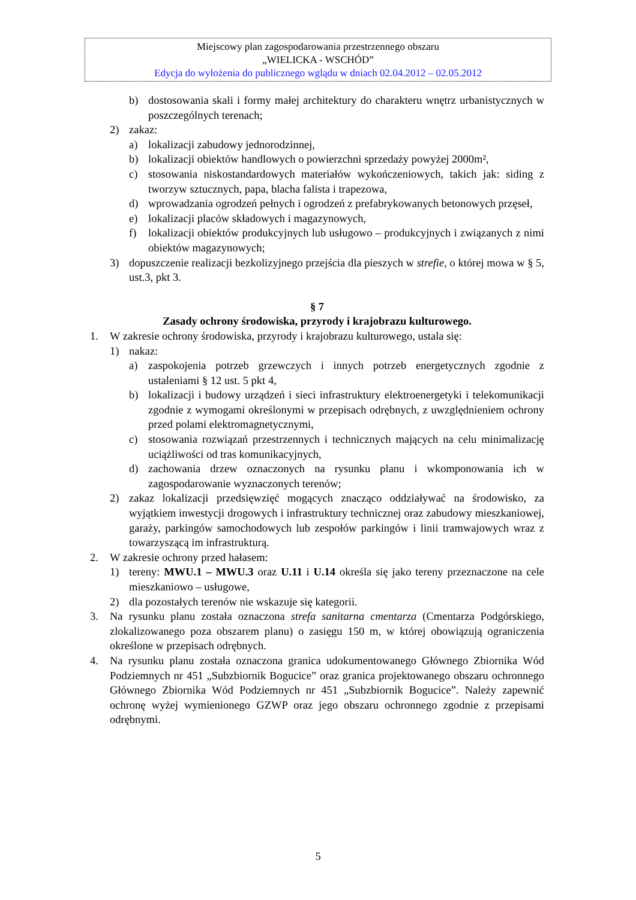Miejscowy plan zagospodarowania przestrzennego obszaru
„WIELICKA - WSCHÓD”
Edycja do wyłożenia do publicznego wglądu w dniach 02.04.2012 – 02.05.2012
b) dostosowania skali i formy małej architektury do charakteru wnętrz urbanistycznych w poszczególnych terenach;
2) zakaz:
a) lokalizacji zabudowy jednorodzinnej,
b) lokalizacji obiektów handlowych o powierzchni sprzedaży powyżej 2000m²,
c) stosowania niskostandardowych materiałów wykończeniowych, takich jak: siding z tworzyw sztucznych, papa, blacha falista i trapezowa,
d) wprowadzania ogrodzeń pełnych i ogrodzeń z prefabrykowanych betonowych przęseł,
e) lokalizacji placów składowych i magazynowych,
f) lokalizacji obiektów produkcyjnych lub usługowo – produkcyjnych i związanych z nimi obiektów magazynowych;
3) dopuszczenie realizacji bezkolizyjnego przejścia dla pieszych w strefie, o której mowa w § 5, ust.3, pkt 3.
§ 7
Zasady ochrony środowiska, przyrody i krajobrazu kulturowego.
1. W zakresie ochrony środowiska, przyrody i krajobrazu kulturowego, ustala się:
1) nakaz:
a) zaspokojenia potrzeb grzewczych i innych potrzeb energetycznych zgodnie z ustaleniami § 12 ust. 5 pkt 4,
b) lokalizacji i budowy urządzeń i sieci infrastruktury elektroenergetyki i telekomunikacji zgodnie z wymogami określonymi w przepisach odrębnych, z uwzględnieniem ochrony przed polami elektromagnetycznymi,
c) stosowania rozwiązań przestrzennych i technicznych mających na celu minimalizację uciążliwości od tras komunikacyjnych,
d) zachowania drzew oznaczonych na rysunku planu i wkomponowania ich w zagospodarowanie wyznaczonych terenów;
2) zakaz lokalizacji przedsięwzięć mogących znacząco oddziaływać na środowisko, za wyjątkiem inwestycji drogowych i infrastruktury technicznej oraz zabudowy mieszkaniowej, garaży, parkingów samochodowych lub zespołów parkingów i linii tramwajowych wraz z towarzyszącą im infrastrukturą.
2. W zakresie ochrony przed hałasem:
1) tereny: MWU.1 – MWU.3 oraz U.11 i U.14 określa się jako tereny przeznaczone na cele mieszkaniowo – usługowe,
2) dla pozostałych terenów nie wskazuje się kategorii.
3. Na rysunku planu została oznaczona strefa sanitarna cmentarza (Cmentarza Podgórskiego, zlokalizowanego poza obszarem planu) o zasięgu 150 m, w której obowiązują ograniczenia określone w przepisach odrębnych.
4. Na rysunku planu została oznaczona granica udokumentowanego Głównego Zbiornika Wód Podziemnych nr 451 „Subzbiornik Bogucice” oraz granica projektowanego obszaru ochronnego Głównego Zbiornika Wód Podziemnych nr 451 „Subzbiornik Bogucice”. Należy zapewnić ochronę wyżej wymienionego GZWP oraz jego obszaru ochronnego zgodnie z przepisami odrębnymi.
5